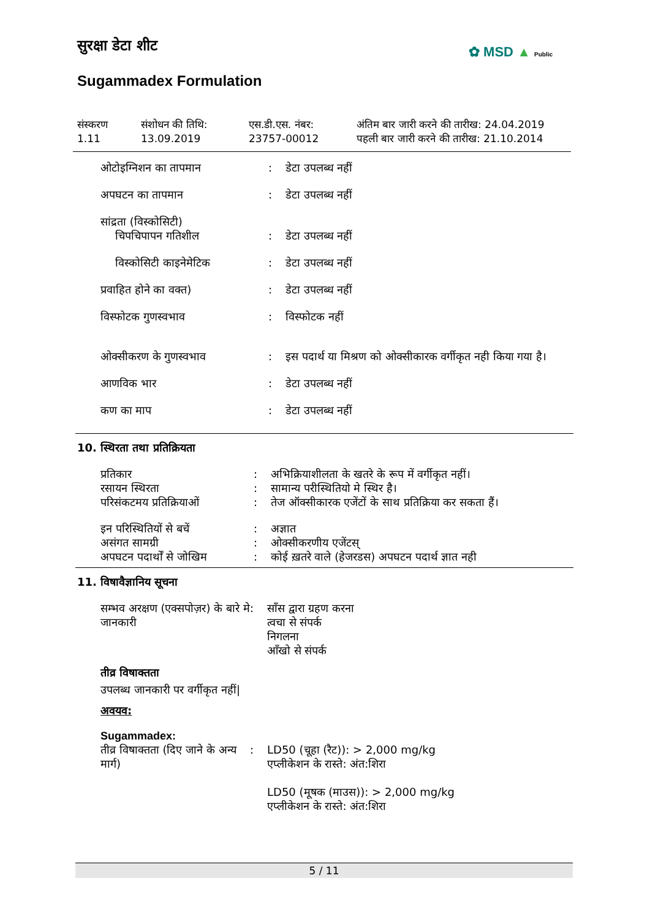सुरक्षा डेटा शीट ✿ MSD ▲ Public
Sugammadex Formulation
संस्करण
1.11
संशोधन की तिथि:
13.09.2019
एस.डी.एस. नंबर:
23757-00012
अंतिम बार जारी करने की तारीख: 24.04.2019
पहली बार जारी करने की तारीख: 21.10.2014
| ओटोइग्निशन का तापमान | : | डेटा उपलब्ध नहीं |
| अपघटन का तापमान | : | डेटा उपलब्ध नहीं |
| सांद्रता (विस्कोसिटी) | | |
| चिपचिपापन गतिशील | : | डेटा उपलब्ध नहीं |
| विस्कोसिटी काइनेमेटिक | : | डेटा उपलब्ध नहीं |
| प्रवाहित होने का वक्त) | : | डेटा उपलब्ध नहीं |
| विस्फोटक गुणस्वभाव | : | विस्फोटक नहीं |
| ओक्सीकरण के गुणस्वभाव | : | इस पदार्थ या मिश्रण को ओक्सीकारक वर्गीकृत नही किया गया है। |
| आणविक भार | : | डेटा उपलब्ध नहीं |
| कण का माप | : | डेटा उपलब्ध नहीं |
10. स्थिरता तथा प्रतिक्रियता
| प्रतिकार | : | अभिक्रियाशीलता के खतरे के रूप में वर्गीकृत नहीं। |
| रसायन स्थिरता | : | सामान्य परीस्थितियो मे स्थिर है। |
| परिसंकटमय प्रतिक्रियाओं | : | तेज ऑक्सीकारक एजेंटों के साथ प्रतिक्रिया कर सकता हैं। |
| इन परिस्थितियों से बचें | : | अज्ञात |
| असंगत सामग्री | : | ओक्सीकरणीय एजेंटस् |
| अपघटन पदार्थों से जोखिम | : | कोई ख़तरे वाले (हेजरडस) अपघटन पदार्थ ज्ञात नही |
11. विषावैज्ञानिय सूचना
| सम्भव अरक्षण (एक्सपोज़र) के बारे मे जानकारी | : | साँस द्वारा ग्रहण करना त्वचा से संपर्क निगलना आँखो से संपर्क |
तीव्र विषाक्तता
उपलब्ध जानकारी पर वर्गीकृत नहीं|
अवयव:
Sugammadex:
| तीव्र विषाक्तता (दिए जाने के अन्य मार्ग) | : | LD50 (चूहा (रैट)): > 2,000 mg/kg एप्लीकेशन के रास्ते: अंत:शिरा LD50 (मूषक (माउस)): > 2,000 mg/kg एप्लीकेशन के रास्ते: अंत:शिरा |
5 / 11